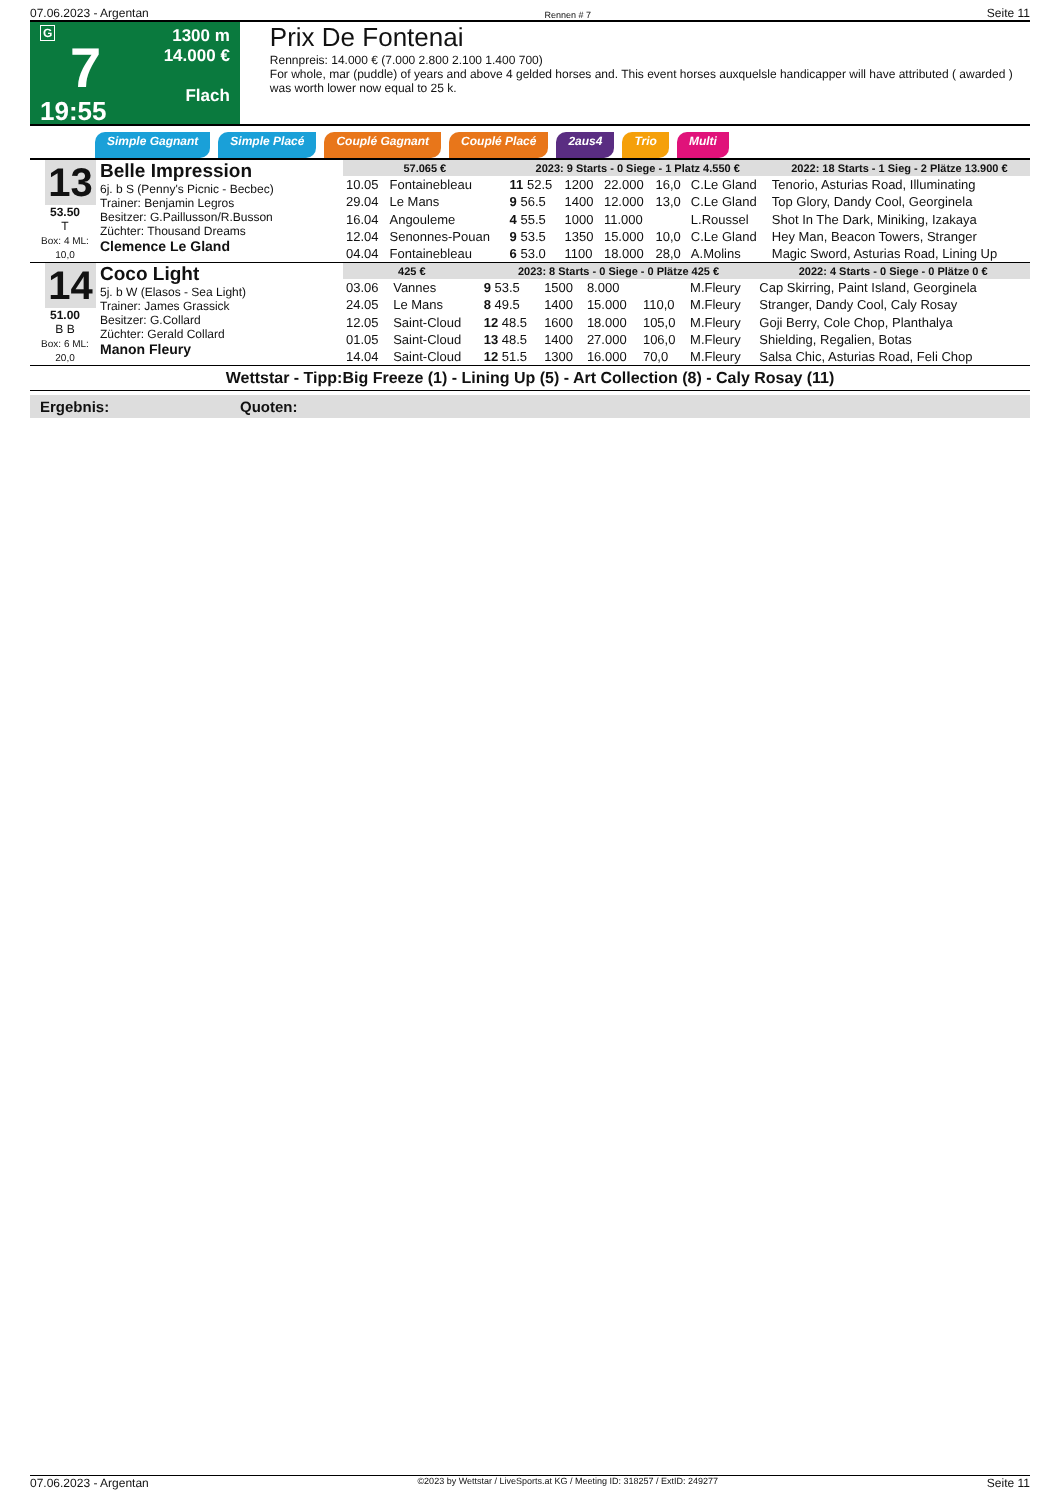07.06.2023 - Argentan Rennen # 7 Seite 11
G
7
19:55
1300 m
14.000 €
Flach
Prix De Fontenai
Rennpreis: 14.000 € (7.000 2.800 2.100 1.400 700)
For whole, mar (puddle) of years and above 4 gelded horses and. This event horses auxquelsle handicapper will have attributed ( awarded ) was worth lower now equal to 25 k.
Simple Gagnant Simple Placé Couplé Gagnant Couplé Placé 2aus4 Trio Multi
13
53.50
T
Box: 4 ML: 10,0
Belle Impression
6j. b S (Penny's Picnic - Becbec)
Trainer: Benjamin Legros
Besitzer: G.Paillusson/R.Busson
Züchter: Thousand Dreams
Clemence Le Gland
| 57.065 € | | 2023: 9 Starts - 0 Siege - 1 Platz 4.550 € | | | | | 2022: 18 Starts - 1 Sieg - 2 Plätze 13.900 € |
| --- | --- | --- | --- | --- | --- | --- | --- |
| 10.05 | Fontainebleau | 11 52.5 | 1200 | 22.000 | 16,0 | C.Le Gland | Tenorio, Asturias Road, Illuminating |
| 29.04 | Le Mans | 9 56.5 | 1400 | 12.000 | 13,0 | C.Le Gland | Top Glory, Dandy Cool, Georginela |
| 16.04 | Angouleme | 4 55.5 | 1000 | 11.000 | | L.Roussel | Shot In The Dark, Miniking, Izakaya |
| 12.04 | Senonnes-Pouan | 9 53.5 | 1350 | 15.000 | 10,0 | C.Le Gland | Hey Man, Beacon Towers, Stranger |
| 04.04 | Fontainebleau | 6 53.0 | 1100 | 18.000 | 28,0 | A.Molins | Magic Sword, Asturias Road, Lining Up |
14
51.00
B B
Box: 6 ML: 20,0
Coco Light
5j. b W (Elasos - Sea Light)
Trainer: James Grassick
Besitzer: G.Collard
Züchter: Gerald Collard
Manon Fleury
| 425 € | | 2023: 8 Starts - 0 Siege - 0 Plätze 425 € | | | | | 2022: 4 Starts - 0 Siege - 0 Plätze 0 € |
| --- | --- | --- | --- | --- | --- | --- | --- |
| 03.06 | Vannes | 9 53.5 | 1500 | 8.000 | | M.Fleury | Cap Skirring, Paint Island, Georginela |
| 24.05 | Le Mans | 8 49.5 | 1400 | 15.000 | 110,0 | M.Fleury | Stranger, Dandy Cool, Caly Rosay |
| 12.05 | Saint-Cloud | 12 48.5 | 1600 | 18.000 | 105,0 | M.Fleury | Goji Berry, Cole Chop, Planthalya |
| 01.05 | Saint-Cloud | 13 48.5 | 1400 | 27.000 | 106,0 | M.Fleury | Shielding, Regalien, Botas |
| 14.04 | Saint-Cloud | 12 51.5 | 1300 | 16.000 | 70,0 | M.Fleury | Salsa Chic, Asturias Road, Feli Chop |
Wettstar - Tipp:Big Freeze (1) - Lining Up (5) - Art Collection (8) - Caly Rosay (11)
Ergebnis: Quoten:
07.06.2023 - Argentan ©2023 by Wettstar / LiveSports.at KG / Meeting ID: 318257 / ExtID: 249277 Seite 11